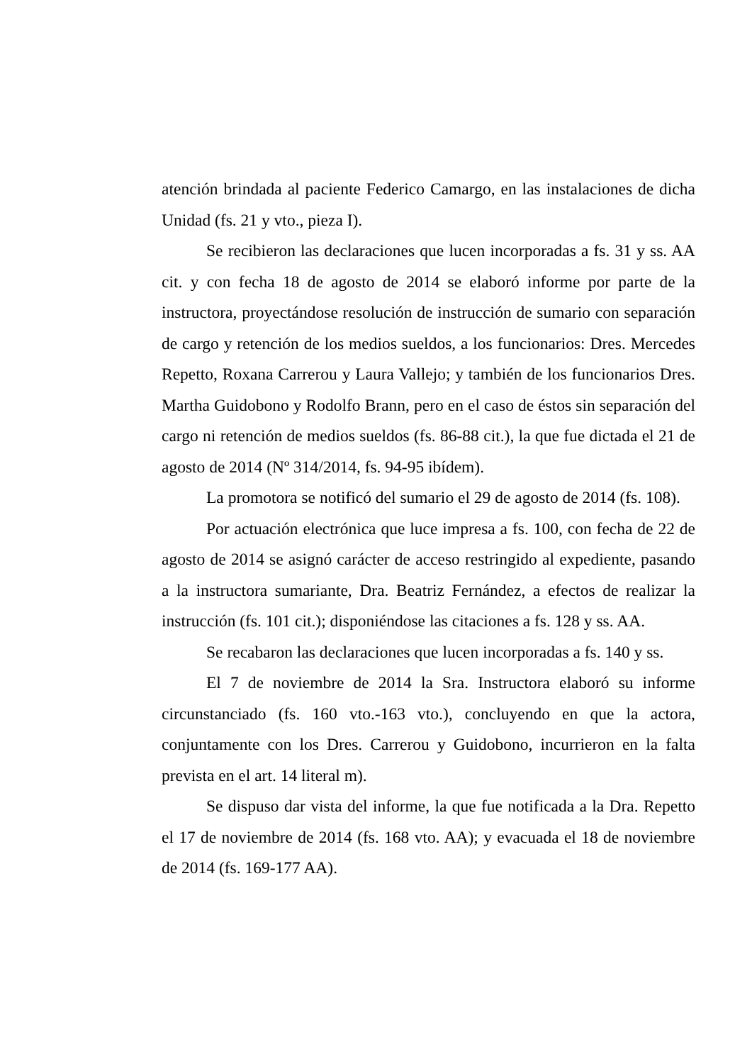atención brindada al paciente Federico Camargo, en las instalaciones de dicha Unidad (fs. 21 y vto., pieza I).
Se recibieron las declaraciones que lucen incorporadas a fs. 31 y ss. AA cit. y con fecha 18 de agosto de 2014 se elaboró informe por parte de la instructora, proyectándose resolución de instrucción de sumario con separación de cargo y retención de los medios sueldos, a los funcionarios: Dres. Mercedes Repetto, Roxana Carrerou y Laura Vallejo; y también de los funcionarios Dres. Martha Guidobono y Rodolfo Brann, pero en el caso de éstos sin separación del cargo ni retención de medios sueldos (fs. 86-88 cit.), la que fue dictada el 21 de agosto de 2014 (Nº 314/2014, fs. 94-95 ibídem).
La promotora se notificó del sumario el 29 de agosto de 2014 (fs. 108).
Por actuación electrónica que luce impresa a fs. 100, con fecha de 22 de agosto de 2014 se asignó carácter de acceso restringido al expediente, pasando a la instructora sumariante, Dra. Beatriz Fernández, a efectos de realizar la instrucción (fs. 101 cit.); disponiéndose las citaciones a fs. 128 y ss. AA.
Se recabaron las declaraciones que lucen incorporadas a fs. 140 y ss.
El 7 de noviembre de 2014 la Sra. Instructora elaboró su informe circunstanciado (fs. 160 vto.-163 vto.), concluyendo en que la actora, conjuntamente con los Dres. Carrerou y Guidobono, incurrieron en la falta prevista en el art. 14 literal m).
Se dispuso dar vista del informe, la que fue notificada a la Dra. Repetto el 17 de noviembre de 2014 (fs. 168 vto. AA); y evacuada el 18 de noviembre de 2014 (fs. 169-177 AA).